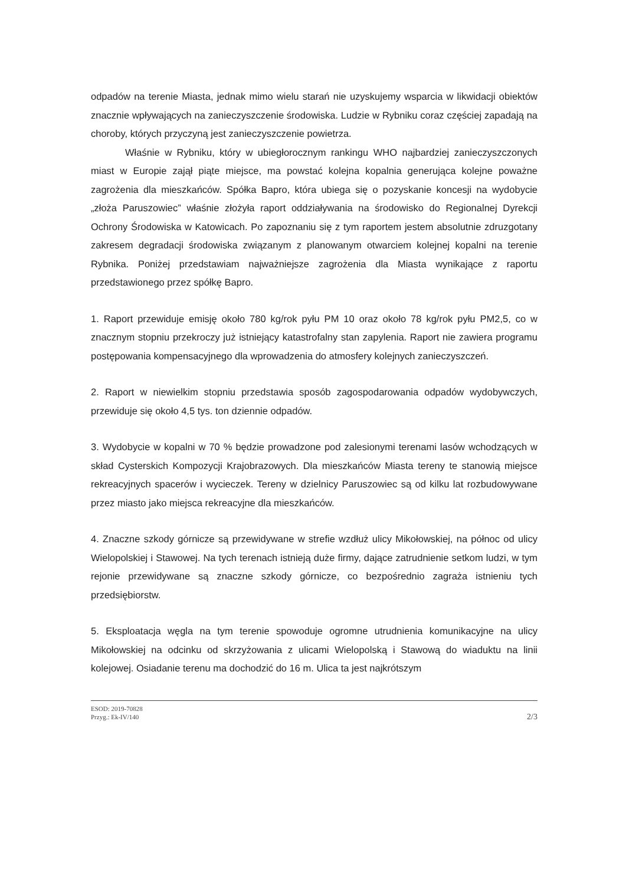odpadów na terenie Miasta, jednak mimo wielu starań nie uzyskujemy wsparcia w likwidacji obiektów znacznie wpływających na zanieczyszczenie środowiska. Ludzie w Rybniku coraz częściej zapadają na choroby, których przyczyną jest zanieczyszczenie powietrza.
Właśnie w Rybniku, który w ubiegłorocznym rankingu WHO najbardziej zanieczyszczonych miast w Europie zajął piąte miejsce, ma powstać kolejna kopalnia generująca kolejne poważne zagrożenia dla mieszkańców. Spółka Bapro, która ubiega się o pozyskanie koncesji na wydobycie „złoża Paruszowiec” właśnie złożyła raport oddziaływania na środowisko do Regionalnej Dyrekcji Ochrony Środowiska w Katowicach. Po zapoznaniu się z tym raportem jestem absolutnie zdruzgotany zakresem degradacji środowiska związanym z planowanym otwarciem kolejnej kopalni na terenie Rybnika. Poniżej przedstawiam najważniejsze zagrożenia dla Miasta wynikające z raportu przedstawionego przez spółkę Bapro.
1. Raport przewiduje emisję około 780 kg/rok pyłu PM 10 oraz około 78 kg/rok pyłu PM2,5, co w znacznym stopniu przekroczy już istniejący katastrofalny stan zapylenia. Raport nie zawiera programu postępowania kompensacyjnego dla wprowadzenia do atmosfery kolejnych zanieczyszczeń.
2. Raport w niewielkim stopniu przedstawia sposób zagospodarowania odpadów wydobywczych, przewiduje się około 4,5 tys. ton dziennie odpadów.
3. Wydobycie w kopalni w 70 % będzie prowadzone pod zalesionymi terenami lasów wchodzących w skład Cysterskich Kompozycji Krajobrazowych. Dla mieszkańców Miasta tereny te stanowią miejsce rekreacyjnych spacerów i wycieczek. Tereny w dzielnicy Paruszowiec są od kilku lat rozbudowywane przez miasto jako miejsca rekreacyjne dla mieszkańców.
4. Znaczne szkody górnicze są przewidywane w strefie wzdłuż ulicy Mikołowskiej, na północ od ulicy Wielopolskiej i Stawowej. Na tych terenach istnieją duże firmy, dające zatrudnienie setkom ludzi, w tym rejonie przewidywane są znaczne szkody górnicze, co bezpośrednio zagraża istnieniu tych przedsiębiorstw.
5. Eksploatacja węgla na tym terenie spowoduje ogromne utrudnienia komunikacyjne na ulicy Mikołowskiej na odcinku od skrzyżowania z ulicami Wielopolską i Stawową do wiaduktu na linii kolejowej. Osiadanie terenu ma dochodzić do 16 m. Ulica ta jest najkrótszym
ESOD: 2019-70828
Przyg.: Ek-IV/140
2/3